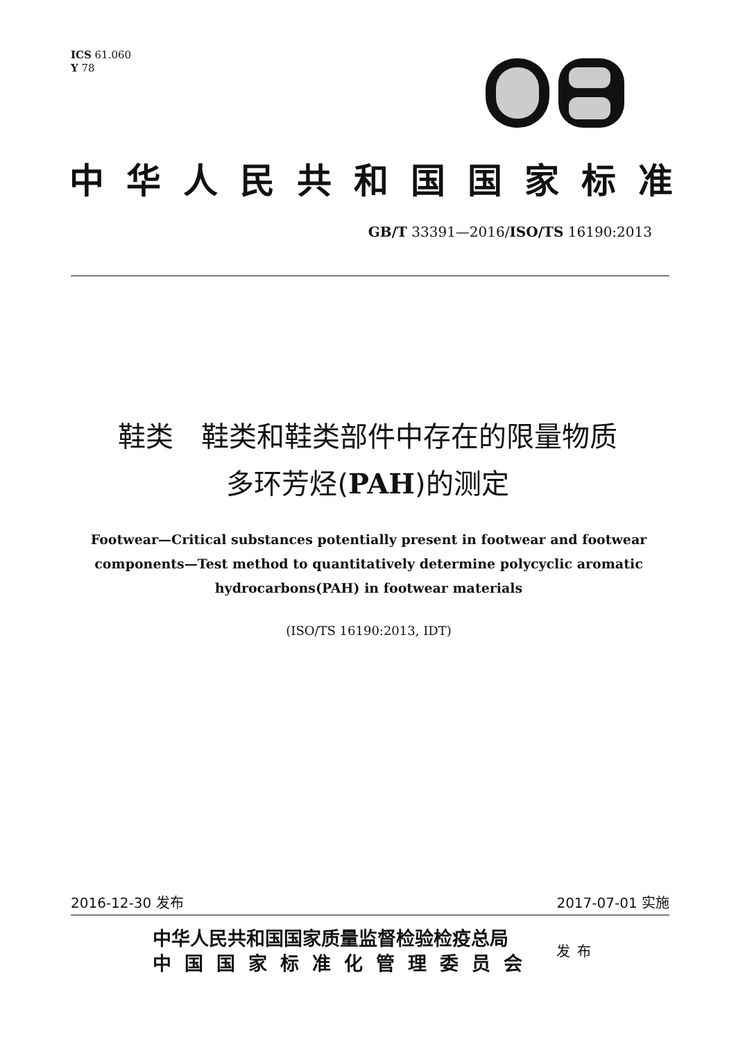ICS 61.060
Y 78
中华人民共和国国家标准
GB/T 33391—2016/ISO/TS 16190:2013
鞋类　鞋类和鞋类部件中存在的限量物质
多环芳烃(PAH)的测定
Footwear—Critical substances potentially present in footwear and footwear
components—Test method to quantitatively determine polycyclic aromatic
hydrocarbons(PAH) in footwear materials
(ISO/TS 16190:2013, IDT)
2016-12-30 发布 2017-07-01 实施
中华人民共和国国家质量监督检验检疫总局
中国国家标准化管理委员会
发布